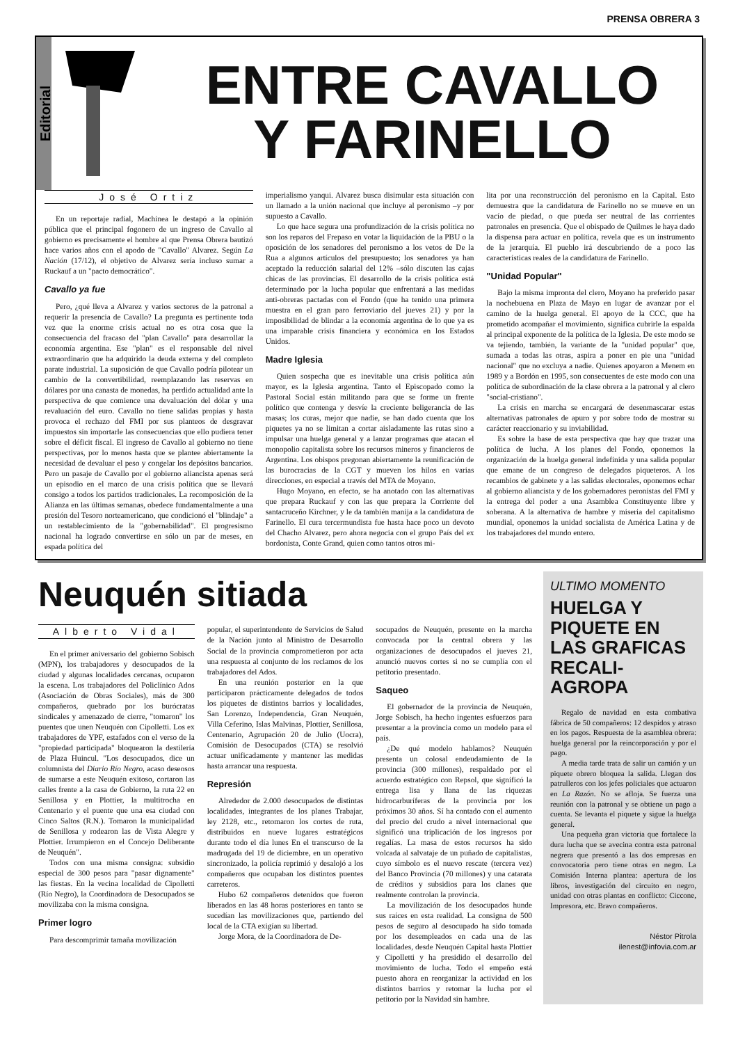PRENSA OBRERA 3
Editorial
ENTRE CAVALLO
Y FARINELLO
José Ortiz
En un reportaje radial, Machinea le destapó a la opinión pública que el principal fogonero de un ingreso de Cavallo al gobierno es precisamente el hombre al que Prensa Obrera bautizó hace varios años con el apodo de "Cavallo" Alvarez. Según La Nación (17/12), el objetivo de Alvarez sería incluso sumar a Ruckauf a un "pacto democrático".
Cavallo ya fue
Pero, ¿qué lleva a Alvarez y varios sectores de la patronal a requerir la presencia de Cavallo? La pregunta es pertinente toda vez que la enorme crisis actual no es otra cosa que la consecuencia del fracaso del "plan Cavallo" para desarrollar la economía argentina. Ese "plan" es el responsable del nivel extraordinario que ha adquirido la deuda externa y del completo parate industrial. La suposición de que Cavallo podría pilotear un cambio de la convertibilidad, reemplazando las reservas en dólares por una canasta de monedas, ha perdido actualidad ante la perspectiva de que comience una devaluación del dólar y una revaluación del euro. Cavallo no tiene salidas propias y hasta provoca el rechazo del FMI por sus planteos de desgravar impuestos sin importarle las consecuencias que ello pudiera tener sobre el déficit fiscal. El ingreso de Cavallo al gobierno no tiene perspectivas, por lo menos hasta que se plantee abiertamente la necesidad de devaluar el peso y congelar los depósitos bancarios. Pero un pasaje de Cavallo por el gobierno aliancista apenas será un episodio en el marco de una crisis política que se llevará consigo a todos los partidos tradicionales. La recomposición de la Alianza en las últimas semanas, obedece fundamentalmente a una presión del Tesoro norteamericano, que condicionó el "blindaje" a un restablecimiento de la "gobernabilidad". El progresismo nacional ha logrado convertirse en sólo un par de meses, en espada política del
imperialismo yanqui. Alvarez busca disimular esta situación con un llamado a la unión nacional que incluye al peronismo –y por supuesto a Cavallo.
Lo que hace segura una profundización de la crisis política no son los reparos del Frepaso en votar la liquidación de la PBU o la oposición de los senadores del peronismo a los vetos de De la Rua a algunos artículos del presupuesto; los senadores ya han aceptado la reducción salarial del 12% –sólo discuten las cajas chicas de las provincias. El desarrollo de la crisis política está determinado por la lucha popular que enfrentará a las medidas anti-obreras pactadas con el Fondo (que ha tenido una primera muestra en el gran paro ferroviario del jueves 21) y por la imposibilidad de blindar a la economía argentina de lo que ya es una imparable crisis financiera y económica en los Estados Unidos.
Madre Iglesia
Quien sospecha que es inevitable una crisis política aún mayor, es la Iglesia argentina. Tanto el Episcopado como la Pastoral Social están militando para que se forme un frente político que contenga y desvíe la creciente beligerancia de las masas; los curas, mejor que nadie, se han dado cuenta que los piquetes ya no se limitan a cortar aisladamente las rutas sino a impulsar una huelga general y a lanzar programas que atacan el monopolio capitalista sobre los recursos mineros y financieros de Argentina. Los obispos pregonan abiertamente la reunificación de las burocracias de la CGT y mueven los hilos en varias direcciones, en especial a través del MTA de Moyano.
Hugo Moyano, en efecto, se ha anotado con las alternativas que prepara Ruckauf y con las que prepara la Corriente del santacruceño Kirchner, y le da también manija a la candidatura de Farinello. El cura tercermundista fue hasta hace poco un devoto del Chacho Alvarez, pero ahora negocia con el grupo País del ex bordonista, Conte Grand, quien como tantos otros mi-
lita por una reconstrucción del peronismo en la Capital. Esto demuestra que la candidatura de Farinello no se mueve en un vacío de piedad, o que pueda ser neutral de las corrientes patronales en presencia. Que el obispado de Quilmes le haya dado la dispensa para actuar en política, revela que es un instrumento de la jerarquía. El pueblo irá descubriendo de a poco las características reales de la candidatura de Farinello.
"Unidad Popular"
Bajo la misma impronta del clero, Moyano ha preferido pasar la nochebuena en Plaza de Mayo en lugar de avanzar por el camino de la huelga general. El apoyo de la CCC, que ha prometido acompañar el movimiento, significa cubrirle la espalda al principal exponente de la política de la Iglesia. De este modo se va tejiendo, también, la variante de la "unidad popular" que, sumada a todas las otras, aspira a poner en pie una "unidad nacional" que no excluya a nadie. Quienes apoyaron a Menem en 1989 y a Bordón en 1995, son consecuentes de este modo con una política de subordinación de la clase obrera a la patronal y al clero "social-cristiano".
La crisis en marcha se encargará de desenmascarar estas alternativas patronales de apuro y por sobre todo de mostrar su carácter reaccionario y su inviabilidad.
Es sobre la base de esta perspectiva que hay que trazar una política de lucha. A los planes del Fondo, oponemos la organización de la huelga general indefinida y una salida popular que emane de un congreso de delegados piqueteros. A los recambios de gabinete y a las salidas electorales, oponemos echar al gobierno aliancista y de los gobernadores peronistas del FMI y la entrega del poder a una Asamblea Constituyente libre y soberana. A la alternativa de hambre y miseria del capitalismo mundial, oponemos la unidad socialista de América Latina y de los trabajadores del mundo entero.
Neuquén sitiada
Alberto Vidal
En el primer aniversario del gobierno Sobisch (MPN), los trabajadores y desocupados de la ciudad y algunas localidades cercanas, ocuparon la escena. Los trabajadores del Policlínico Ados (Asociación de Obras Sociales), más de 300 compañeros, quebrado por los burócratas sindicales y amenazado de cierre, "tomaron" los puentes que unen Neuquén con Cipolletti. Los ex trabajadores de YPF, estafados con el verso de la "propiedad participada" bloquearon la destilería de Plaza Huincul. "Los desocupados, dice un columnista del Diario Río Negro, acaso deseosos de sumarse a este Neuquén exitoso, cortaron las calles frente a la casa de Gobierno, la ruta 22 en Senillosa y en Plottier, la multitrocha en Centenario y el puente que una esa ciudad con Cinco Saltos (R.N.). Tomaron la municipalidad de Senillosa y rodearon las de Vista Alegre y Plottier. Irrumpieron en el Concejo Deliberante de Neuquén".
Todos con una misma consigna: subsidio especial de 300 pesos para "pasar dignamente" las fiestas. En la vecina localidad de Cipolletti (Río Negro), la Coordinadora de Desocupados se movilizaba con la misma consigna.
Primer logro
Para descomprimir tamaña movilización
popular, el superintendente de Servicios de Salud de la Nación junto al Ministro de Desarrollo Social de la provincia comprometieron por acta una respuesta al conjunto de los reclamos de los trabajadores del Ados.
En una reunión posterior en la que participaron prácticamente delegados de todos los piquetes de distintos barrios y localidades, San Lorenzo, Independencia, Gran Neuquén, Villa Ceferino, Islas Malvinas, Plottier, Senillosa, Centenario, Agrupación 20 de Julio (Uocra), Comisión de Desocupados (CTA) se resolvió actuar unificadamente y mantener las medidas hasta arrancar una respuesta.
Represión
Alrededor de 2.000 desocupados de distintas localidades, integrantes de los planes Trabajar, ley 2128, etc., retomaron los cortes de ruta, distribuidos en nueve lugares estratégicos durante todo el día lunes En el transcurso de la madrugada del 19 de diciembre, en un operativo sincronizado, la policía reprimió y desalojó a los compañeros que ocupaban los distintos puentes carreteros.
Hubo 62 compañeros detenidos que fueron liberados en las 48 horas posteriores en tanto se sucedían las movilizaciones que, partiendo del local de la CTA exigían su libertad.
Jorge Mora, de la Coordinadora de De-
socupados de Neuquén, presente en la marcha convocada por la central obrera y las organizaciones de desocupados el jueves 21, anunció nuevos cortes si no se cumplía con el petitorio presentado.
Saqueo
El gobernador de la provincia de Neuquén, Jorge Sobisch, ha hecho ingentes esfuerzos para presentar a la provincia como un modelo para el país.
¿De qué modelo hablamos? Neuquén presenta un colosal endeudamiento de la provincia (300 millones), respaldado por el acuerdo estratégico con Repsol, que significó la entrega lisa y llana de las riquezas hidrocarburíferas de la provincia por los próximos 30 años. Sí ha contado con el aumento del precio del crudo a nivel internacional que significó una triplicación de los ingresos por regalías. La masa de estos recursos ha sido volcada al salvataje de un puñado de capitalistas, cuyo símbolo es el nuevo rescate (tercera vez) del Banco Provincia (70 millones) y una catarata de créditos y subsidios para los clanes que realmente controlan la provincia.
La movilización de los desocupados hunde sus raíces en esta realidad. La consigna de 500 pesos de seguro al desocupado ha sido tomada por los desempleados en cada una de las localidades, desde Neuquén Capital hasta Plottier y Cipolletti y ha presidido el desarrollo del movimiento de lucha. Todo el empeño está puesto ahora en reorganizar la actividad en los distintos barrios y retomar la lucha por el petitorio por la Navidad sin hambre.
ULTIMO MOMENTO
HUELGA Y PIQUETE EN LAS GRAFICAS RECALI-AGROPA
Regalo de navidad en esta combativa fábrica de 50 compañeros: 12 despidos y atraso en los pagos. Respuesta de la asamblea obrera: huelga general por la reincorporación y por el pago.
A media tarde trata de salir un camión y un piquete obrero bloquea la salida. Llegan dos patrulleros con los jefes policiales que actuaron en La Razón. No se afloja. Se fuerza una reunión con la patronal y se obtiene un pago a cuenta. Se levanta el piquete y sigue la huelga general.
Una pequeña gran victoria que fortalece la dura lucha que se avecina contra esta patronal negrera que presentó a las dos empresas en convocatoria pero tiene otras en negro. La Comisión Interna plantea: apertura de los libros, investigación del circuito en negro, unidad con otras plantas en conflicto: Ciccone, Impresora, etc. Bravo compañeros.
Néstor Pitrola
ilenest@infovia.com.ar